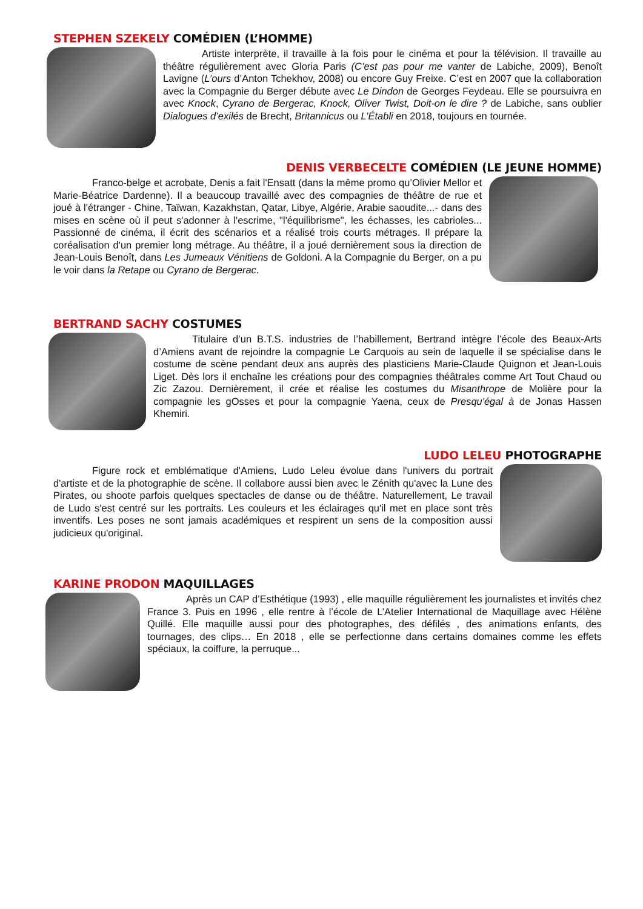STEPHEN SZEKELY COMÉDIEN (L’HOMME)
Artiste interprète, il travaille à la fois pour le cinéma et pour la télévision. Il travaille au théâtre régulièrement avec Gloria Paris (C’est pas pour me vanter de Labiche, 2009), Benoît Lavigne (L’ours d’Anton Tchekhov, 2008) ou encore Guy Freixe. C’est en 2007 que la collaboration avec la Compagnie du Berger débute avec Le Dindon de Georges Feydeau. Elle se poursuivra en avec Knock, Cyrano de Bergerac, Knock, Oliver Twist, Doit-on le dire ? de Labiche, sans oublier Dialogues d’exilés de Brecht, Britannicus ou L’Établi en 2018, toujours en tournée.
DENIS VERBECELTE COMÉDIEN (LE JEUNE HOMME)
Franco-belge et acrobate, Denis a fait l'Ensatt (dans la même promo qu’Olivier Mellor et Marie-Béatrice Dardenne). Il a beaucoup travaillé avec des compagnies de théâtre de rue et joué à l'étranger - Chine, Taïwan, Kazakhstan, Qatar, Libye, Algérie, Arabie saoudite...- dans des mises en scène où il peut s'adonner à l'escrime, "l'équilibrisme", les échasses, les cabrioles... Passionné de cinéma, il écrit des scénarios et a réalisé trois courts métrages. Il prépare la coréalisation d'un premier long métrage. Au théâtre, il a joué dernièrement sous la direction de Jean-Louis Benoît, dans Les Jumeaux Vénitiens de Goldoni. A la Compagnie du Berger, on a pu le voir dans la Retape ou Cyrano de Bergerac.
BERTRAND SACHY COSTUMES
Titulaire d’un B.T.S. industries de l’habillement, Bertrand intègre l’école des Beaux-Arts d’Amiens avant de rejoindre la compagnie Le Carquois au sein de laquelle il se spécialise dans le costume de scène pendant deux ans auprès des plasticiens Marie-Claude Quignon et Jean-Louis Liget. Dès lors il enchaîne les créations pour des compagnies théâtrales comme Art Tout Chaud ou Zic Zazou. Dernièrement, il crée et réalise les costumes du Misanthrope de Molière pour la compagnie les gOsses et pour la compagnie Yaena, ceux de Presqu'égal à de Jonas Hassen Khemiri.
LUDO LELEU PHOTOGRAPHE
Figure rock et emblématique d'Amiens, Ludo Leleu évolue dans l'univers du portrait d'artiste et de la photographie de scène. Il collabore aussi bien avec le Zénith qu'avec la Lune des Pirates, ou shoote parfois quelques spectacles de danse ou de théâtre. Naturellement, Le travail de Ludo s'est centré sur les portraits. Les couleurs et les éclairages qu'il met en place sont très inventifs. Les poses ne sont jamais académiques et respirent un sens de la composition aussi judicieux qu'original.
KARINE PRODON MAQUILLAGES
Après un CAP d’Esthétique (1993) , elle maquille régulièrement les journalistes et invités chez France 3. Puis en 1996 , elle rentre à l’école de L’Atelier International de Maquillage avec Hélène Quillé. Elle maquille aussi pour des photographes, des défilés , des animations enfants, des tournages, des clips… En 2018 , elle se perfectionne dans certains domaines comme les effets spéciaux, la coiffure, la perruque...